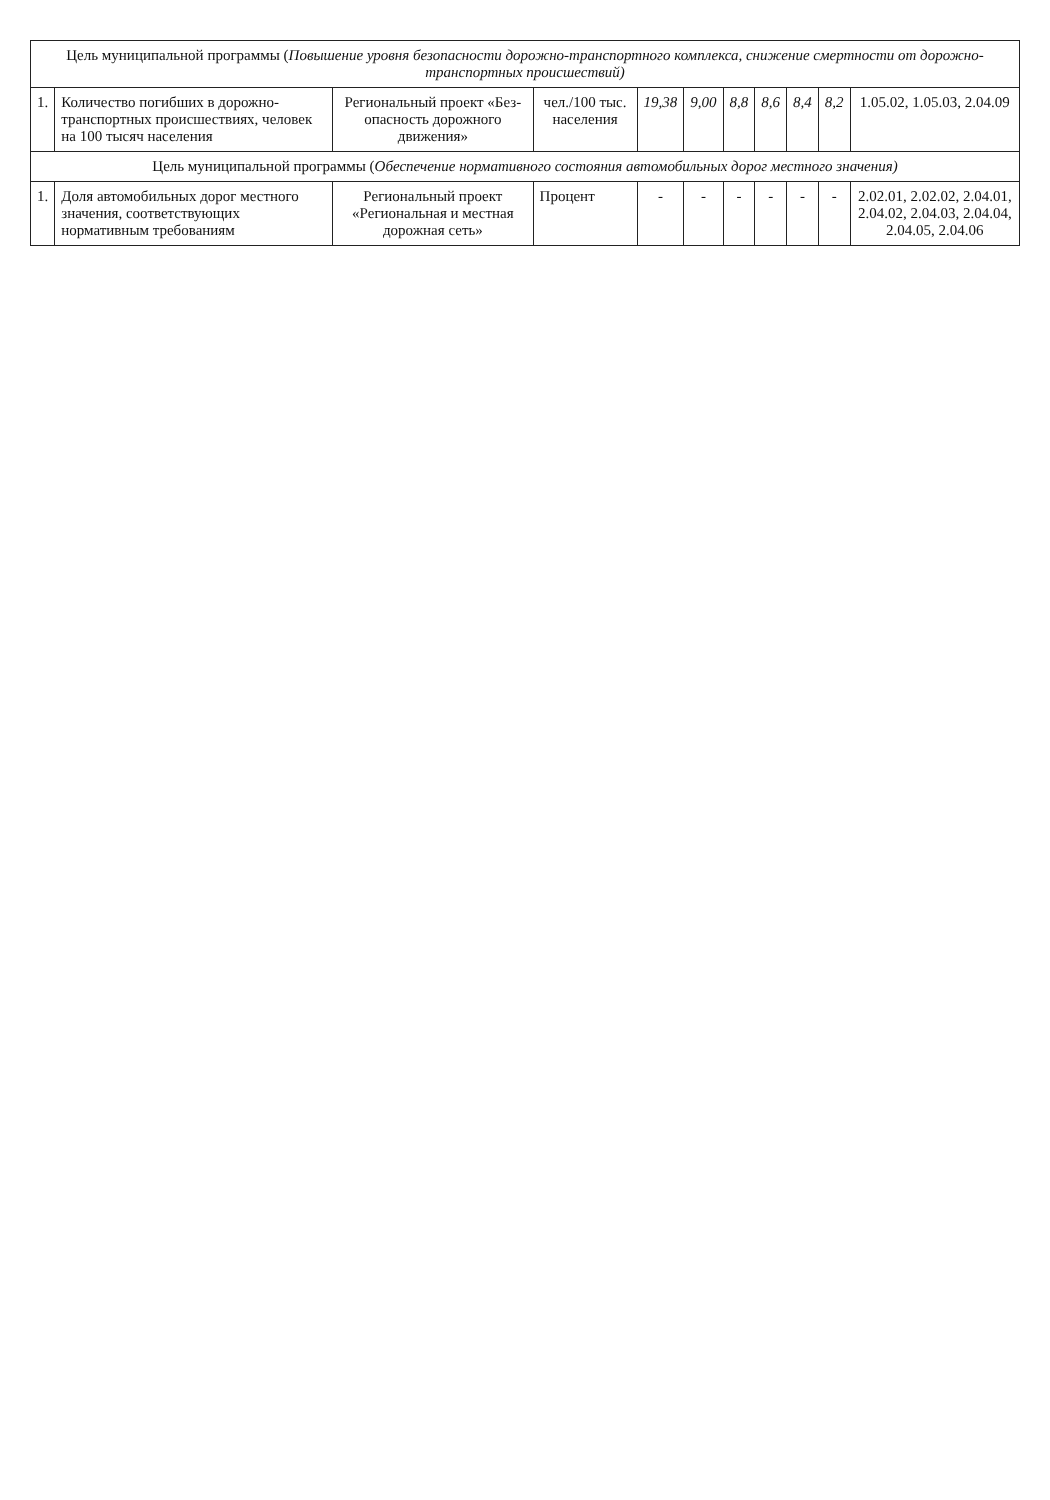| Цель муниципальной программы ( Повышение уровня безопасности дорожно-транспортного комплекса, снижение смертности от дорожно-транспортных происшествий) | | | | | | | | | | |
| --- | --- | --- | --- | --- | --- | --- | --- | --- | --- | --- |
| 1. | Количество погибших в дорожно-транспортных происшествиях, человек на 100 тысяч населения | Региональный проект «Без-опасность дорожного движения» | чел./100 тыс. населения | 19,38 | 9,00 | 8,8 | 8,6 | 8,4 | 8,2 | 1.05.02, 1.05.03, 2.04.09 |
| Цель муниципальной программы ( Обеспечение нормативного состояния автомобильных дорог местного значения) | | | | | | | | | | |
| 1. | Доля автомобильных дорог местного значения, соответствующих нормативным требованиям | Региональный проект «Региональная и местная дорожная сеть» | Процент | - | - | - | - | - | - | 2.02.01, 2.02.02, 2.04.01, 2.04.02, 2.04.03, 2.04.04, 2.04.05, 2.04.06 |